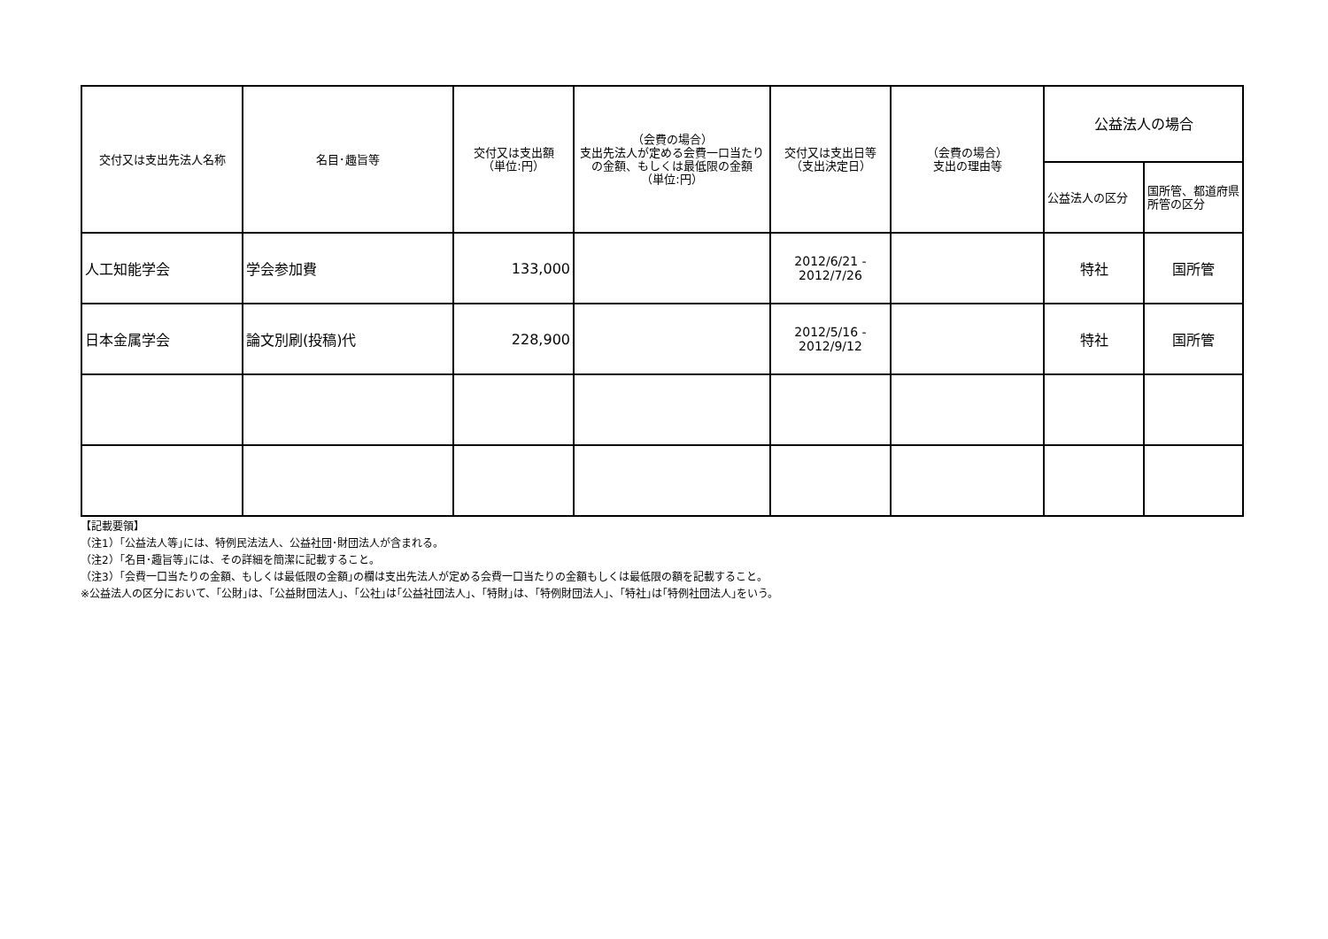| 交付又は支出先法人名称 | 名目･趣旨等 | 交付又は支出額 （単位:円） | （会費の場合） 支出先法人が定める会費一口当たりの金額、もしくは最低限の金額 （単位:円） | 交付又は支出日等 （支出決定日） | （会費の場合） 支出の理由等 | 公益法人の場合 | |
| --- | --- | --- | --- | --- | --- | --- | --- |
| | | | | | | 公益法人の区分 | 国所管、都道府県所管の区分 |
| 人工知能学会 | 学会参加費 | 133,000 | | 2012/6/21 - 2012/7/26 | | 特社 | 国所管 |
| 日本金属学会 | 論文別刷(投稿)代 | 228,900 | | 2012/5/16 - 2012/9/12 | | 特社 | 国所管 |
【記載要領】
（注1）｢公益法人等｣には、特例民法法人、公益社団･財団法人が含まれる。
（注2）｢名目･趣旨等｣には、その詳細を簡潔に記載すること。
（注3）｢会費一口当たりの金額、もしくは最低限の金額｣の欄は支出先法人が定める会費一口当たりの金額もしくは最低限の額を記載すること。
※公益法人の区分において、｢公財｣は、｢公益財団法人｣、｢公社｣は｢公益社団法人｣、｢特財｣は、｢特例財団法人｣、｢特社｣は｢特例社団法人｣をいう。